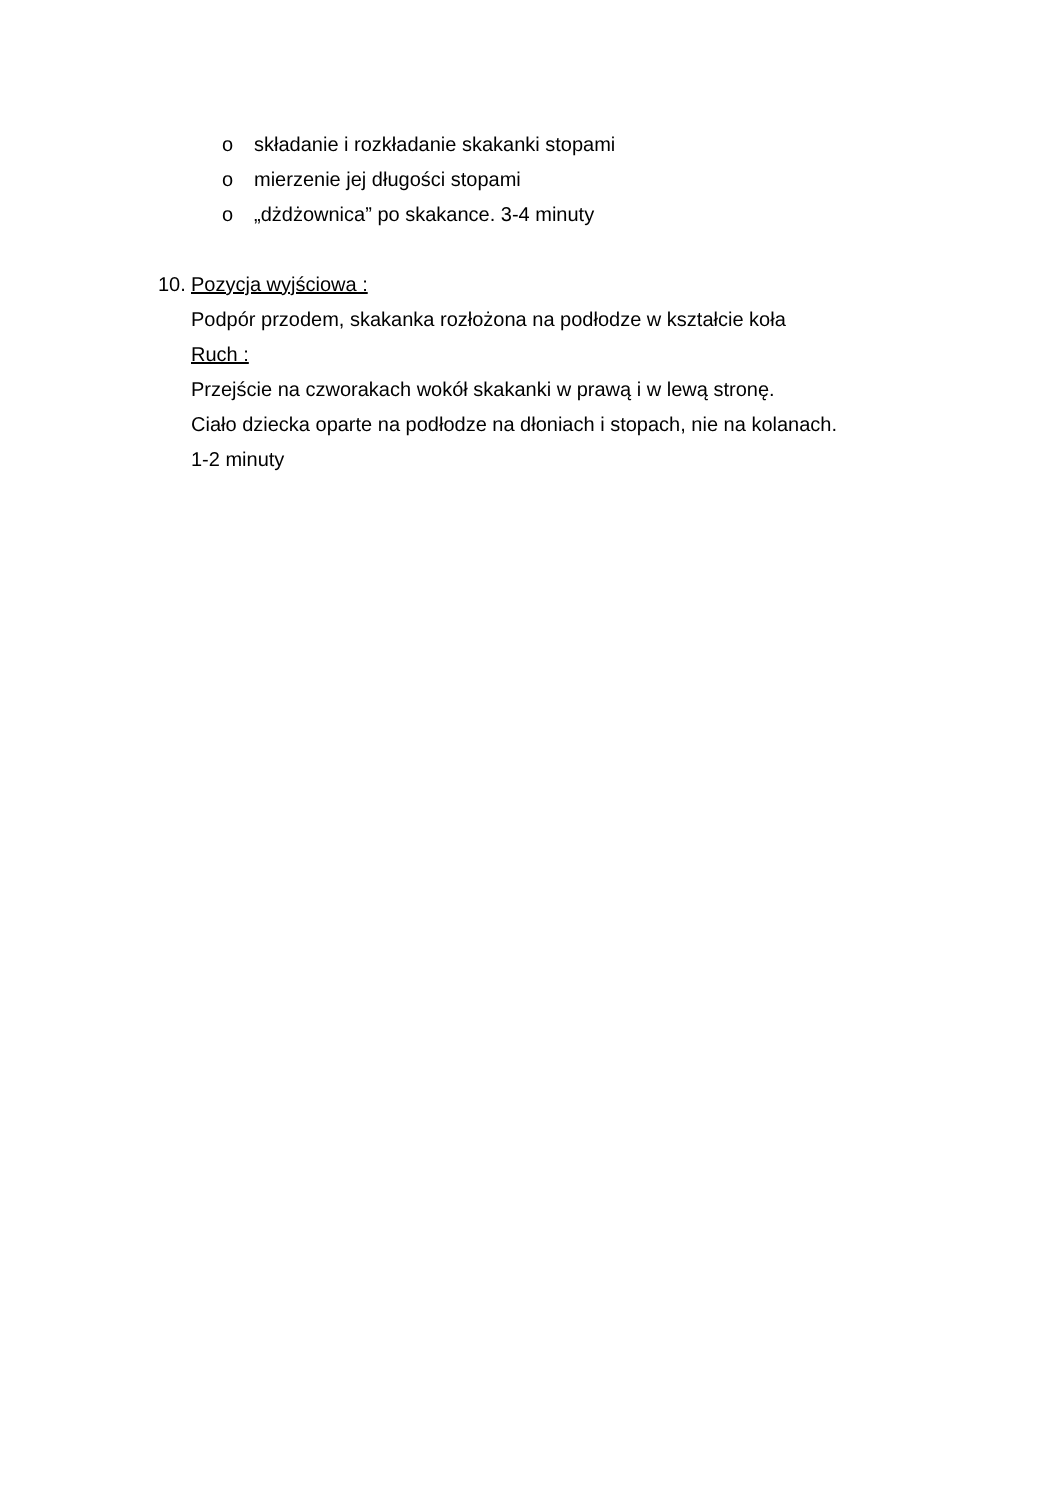o składanie i rozkładanie skakanki stopami
o mierzenie jej długości stopami
o „dżdżownica” po skakance. 3-4 minuty
10. Pozycja wyjściowa :
Podpór przodem, skakanka rozłożona na podłodze w kształcie koła
Ruch :
Przejście na czworakach wokół skakanki w prawą i w lewą stronę.
Ciało dziecka oparte na podłodze na dłoniach i stopach, nie na kolanach.
1-2 minuty